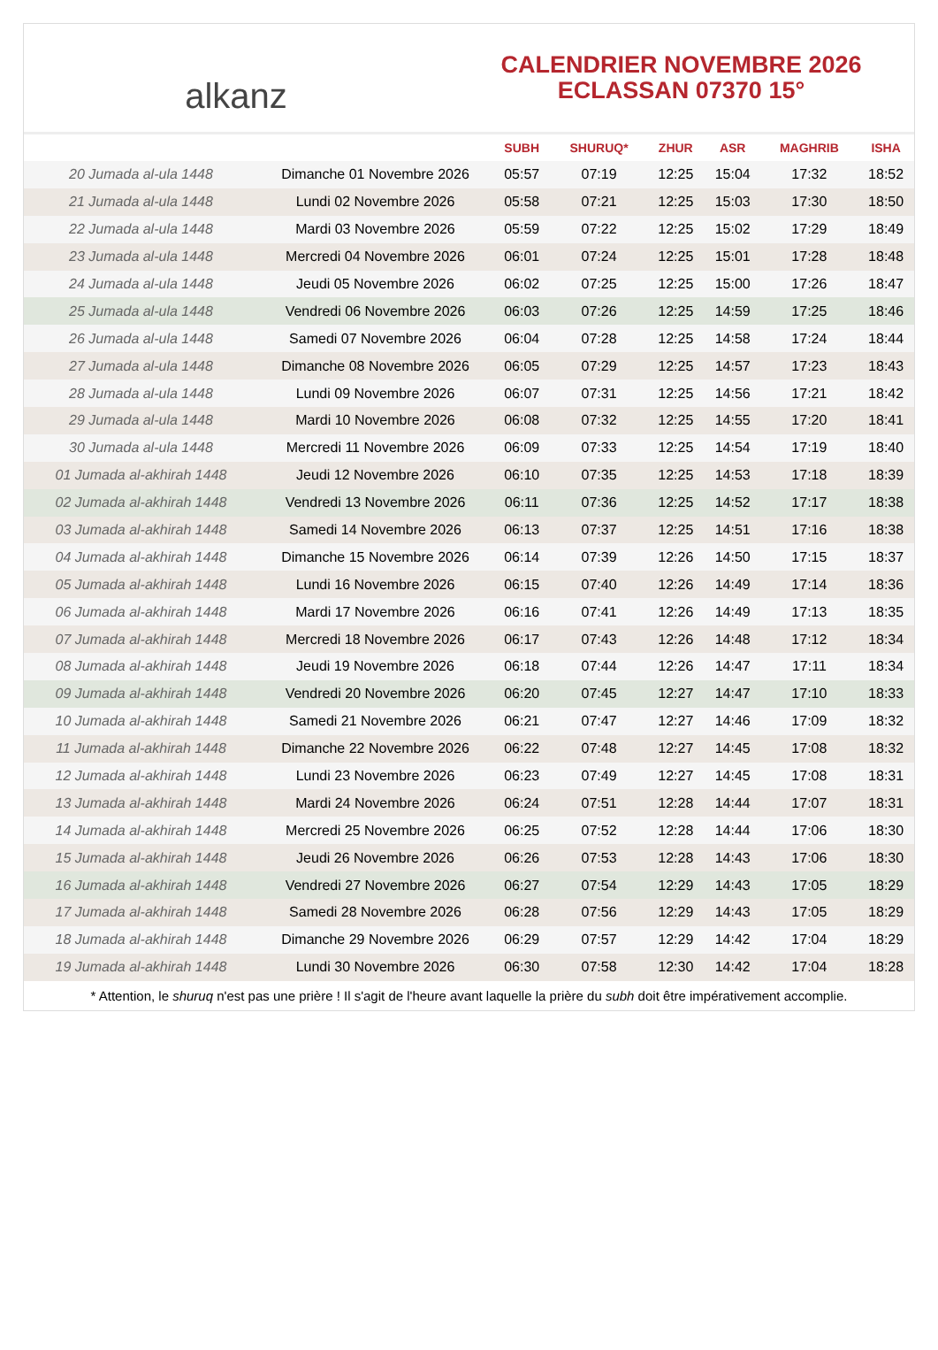alkanz
CALENDRIER NOVEMBRE 2026
ECLASSAN 07370 15°
| | | SUBH | SHURUQ* | ZHUR | ASR | MAGHRIB | ISHA |
| --- | --- | --- | --- | --- | --- | --- | --- |
| 20 Jumada al-ula 1448 | Dimanche 01 Novembre 2026 | 05:57 | 07:19 | 12:25 | 15:04 | 17:32 | 18:52 |
| 21 Jumada al-ula 1448 | Lundi 02 Novembre 2026 | 05:58 | 07:21 | 12:25 | 15:03 | 17:30 | 18:50 |
| 22 Jumada al-ula 1448 | Mardi 03 Novembre 2026 | 05:59 | 07:22 | 12:25 | 15:02 | 17:29 | 18:49 |
| 23 Jumada al-ula 1448 | Mercredi 04 Novembre 2026 | 06:01 | 07:24 | 12:25 | 15:01 | 17:28 | 18:48 |
| 24 Jumada al-ula 1448 | Jeudi 05 Novembre 2026 | 06:02 | 07:25 | 12:25 | 15:00 | 17:26 | 18:47 |
| 25 Jumada al-ula 1448 | Vendredi 06 Novembre 2026 | 06:03 | 07:26 | 12:25 | 14:59 | 17:25 | 18:46 |
| 26 Jumada al-ula 1448 | Samedi 07 Novembre 2026 | 06:04 | 07:28 | 12:25 | 14:58 | 17:24 | 18:44 |
| 27 Jumada al-ula 1448 | Dimanche 08 Novembre 2026 | 06:05 | 07:29 | 12:25 | 14:57 | 17:23 | 18:43 |
| 28 Jumada al-ula 1448 | Lundi 09 Novembre 2026 | 06:07 | 07:31 | 12:25 | 14:56 | 17:21 | 18:42 |
| 29 Jumada al-ula 1448 | Mardi 10 Novembre 2026 | 06:08 | 07:32 | 12:25 | 14:55 | 17:20 | 18:41 |
| 30 Jumada al-ula 1448 | Mercredi 11 Novembre 2026 | 06:09 | 07:33 | 12:25 | 14:54 | 17:19 | 18:40 |
| 01 Jumada al-akhirah 1448 | Jeudi 12 Novembre 2026 | 06:10 | 07:35 | 12:25 | 14:53 | 17:18 | 18:39 |
| 02 Jumada al-akhirah 1448 | Vendredi 13 Novembre 2026 | 06:11 | 07:36 | 12:25 | 14:52 | 17:17 | 18:38 |
| 03 Jumada al-akhirah 1448 | Samedi 14 Novembre 2026 | 06:13 | 07:37 | 12:25 | 14:51 | 17:16 | 18:38 |
| 04 Jumada al-akhirah 1448 | Dimanche 15 Novembre 2026 | 06:14 | 07:39 | 12:26 | 14:50 | 17:15 | 18:37 |
| 05 Jumada al-akhirah 1448 | Lundi 16 Novembre 2026 | 06:15 | 07:40 | 12:26 | 14:49 | 17:14 | 18:36 |
| 06 Jumada al-akhirah 1448 | Mardi 17 Novembre 2026 | 06:16 | 07:41 | 12:26 | 14:49 | 17:13 | 18:35 |
| 07 Jumada al-akhirah 1448 | Mercredi 18 Novembre 2026 | 06:17 | 07:43 | 12:26 | 14:48 | 17:12 | 18:34 |
| 08 Jumada al-akhirah 1448 | Jeudi 19 Novembre 2026 | 06:18 | 07:44 | 12:26 | 14:47 | 17:11 | 18:34 |
| 09 Jumada al-akhirah 1448 | Vendredi 20 Novembre 2026 | 06:20 | 07:45 | 12:27 | 14:47 | 17:10 | 18:33 |
| 10 Jumada al-akhirah 1448 | Samedi 21 Novembre 2026 | 06:21 | 07:47 | 12:27 | 14:46 | 17:09 | 18:32 |
| 11 Jumada al-akhirah 1448 | Dimanche 22 Novembre 2026 | 06:22 | 07:48 | 12:27 | 14:45 | 17:08 | 18:32 |
| 12 Jumada al-akhirah 1448 | Lundi 23 Novembre 2026 | 06:23 | 07:49 | 12:27 | 14:45 | 17:08 | 18:31 |
| 13 Jumada al-akhirah 1448 | Mardi 24 Novembre 2026 | 06:24 | 07:51 | 12:28 | 14:44 | 17:07 | 18:31 |
| 14 Jumada al-akhirah 1448 | Mercredi 25 Novembre 2026 | 06:25 | 07:52 | 12:28 | 14:44 | 17:06 | 18:30 |
| 15 Jumada al-akhirah 1448 | Jeudi 26 Novembre 2026 | 06:26 | 07:53 | 12:28 | 14:43 | 17:06 | 18:30 |
| 16 Jumada al-akhirah 1448 | Vendredi 27 Novembre 2026 | 06:27 | 07:54 | 12:29 | 14:43 | 17:05 | 18:29 |
| 17 Jumada al-akhirah 1448 | Samedi 28 Novembre 2026 | 06:28 | 07:56 | 12:29 | 14:43 | 17:05 | 18:29 |
| 18 Jumada al-akhirah 1448 | Dimanche 29 Novembre 2026 | 06:29 | 07:57 | 12:29 | 14:42 | 17:04 | 18:29 |
| 19 Jumada al-akhirah 1448 | Lundi 30 Novembre 2026 | 06:30 | 07:58 | 12:30 | 14:42 | 17:04 | 18:28 |
* Attention, le shuruq n'est pas une prière ! Il s'agit de l'heure avant laquelle la prière du subh doit être impérativement accomplie.